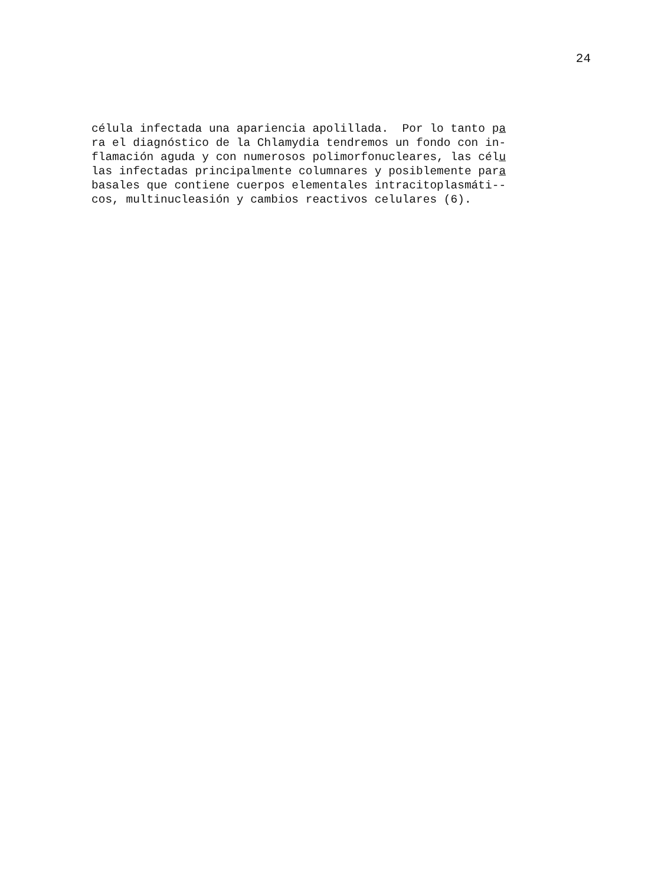24
célula infectada una apariencia apolillada. Por lo tanto pa ra el diagnóstico de la Chlamydia tendremos un fondo con in- flamación aguda y con numerosos polimorfonucleares, las célu las infectadas principalmente columnares y posiblemente para basales que contiene cuerpos elementales intracitoplasmáti-- cos, multinucleasión y cambios reactivos celulares (6).